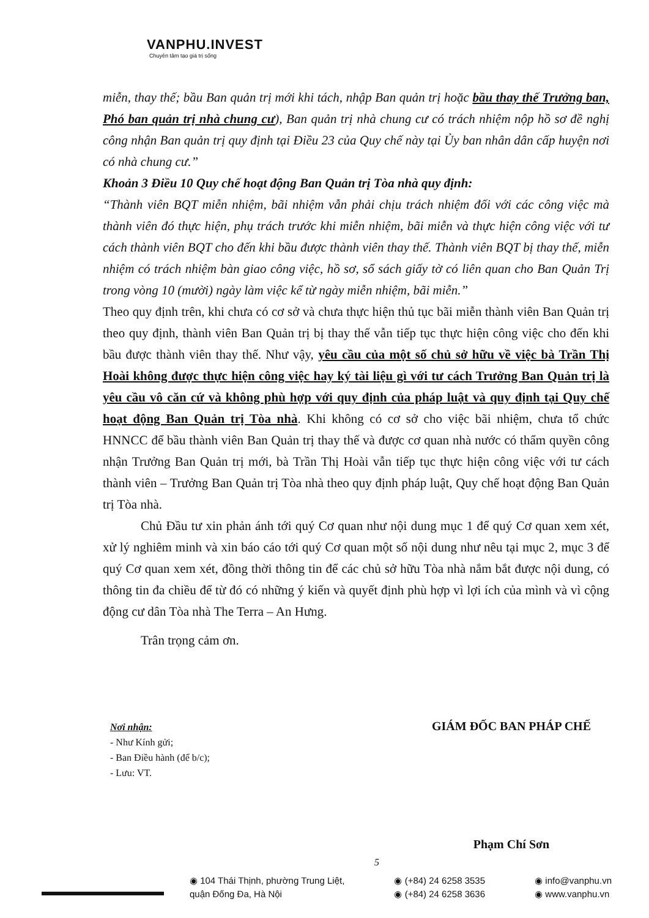VANPHU.INVEST
Chuyên tâm tạo giá trị sống
miễn, thay thế; bầu Ban quản trị mới khi tách, nhập Ban quản trị hoặc bầu thay thế Trưởng ban, Phó ban quản trị nhà chung cư), Ban quản trị nhà chung cư có trách nhiệm nộp hồ sơ đề nghị công nhận Ban quản trị quy định tại Điều 23 của Quy chế này tại Ủy ban nhân dân cấp huyện nơi có nhà chung cư.”
Khoản 3 Điều 10 Quy chế hoạt động Ban Quản trị Tòa nhà quy định:
“Thành viên BQT miễn nhiệm, bãi nhiệm vẫn phải chịu trách nhiệm đối với các công việc mà thành viên đó thực hiện, phụ trách trước khi miễn nhiệm, bãi miễn và thực hiện công việc với tư cách thành viên BQT cho đến khi bầu được thành viên thay thế. Thành viên BQT bị thay thế, miễn nhiệm có trách nhiệm bàn giao công việc, hồ sơ, sổ sách giấy tờ có liên quan cho Ban Quản Trị trong vòng 10 (mười) ngày làm việc kể từ ngày miễn nhiệm, bãi miễn.”
Theo quy định trên, khi chưa có cơ sở và chưa thực hiện thủ tục bãi miễn thành viên Ban Quản trị theo quy định, thành viên Ban Quản trị bị thay thế vẫn tiếp tục thực hiện công việc cho đến khi bầu được thành viên thay thế. Như vậy, yêu cầu của một số chủ sở hữu về việc bà Trần Thị Hoài không được thực hiện công việc hay ký tài liệu gì với tư cách Trưởng Ban Quản trị là yêu cầu vô căn cứ và không phù hợp với quy định của pháp luật và quy định tại Quy chế hoạt động Ban Quản trị Tòa nhà. Khi không có cơ sở cho việc bãi nhiệm, chưa tổ chức HNNCC để bầu thành viên Ban Quản trị thay thế và được cơ quan nhà nước có thẩm quyền công nhận Trưởng Ban Quản trị mới, bà Trần Thị Hoài vẫn tiếp tục thực hiện công việc với tư cách thành viên – Trưởng Ban Quản trị Tòa nhà theo quy định pháp luật, Quy chế hoạt động Ban Quản trị Tòa nhà.
Chủ Đầu tư xin phản ánh tới quý Cơ quan như nội dung mục 1 để quý Cơ quan xem xét, xử lý nghiêm minh và xin báo cáo tới quý Cơ quan một số nội dung như nêu tại mục 2, mục 3 để quý Cơ quan xem xét, đồng thời thông tin để các chủ sở hữu Tòa nhà nắm bắt được nội dung, có thông tin đa chiều để từ đó có những ý kiến và quyết định phù hợp vì lợi ích của mình và vì cộng động cư dân Tòa nhà The Terra – An Hưng.
Trân trọng cảm ơn.
Nơi nhận:
- Như Kính gửi;
- Ban Điều hành (để b/c);
- Lưu: VT.
GIÁM ĐỐC BAN PHÁP CHẾ
Phạm Chí Sơn
5
◉ 104 Thái Thịnh, phường Trung Liệt,
quận Đống Đa, Hà Nội
◉ (+84) 24 6258 3535
◉ (+84) 24 6258 3636
◉ info@vanphu.vn
◉ www.vanphu.vn